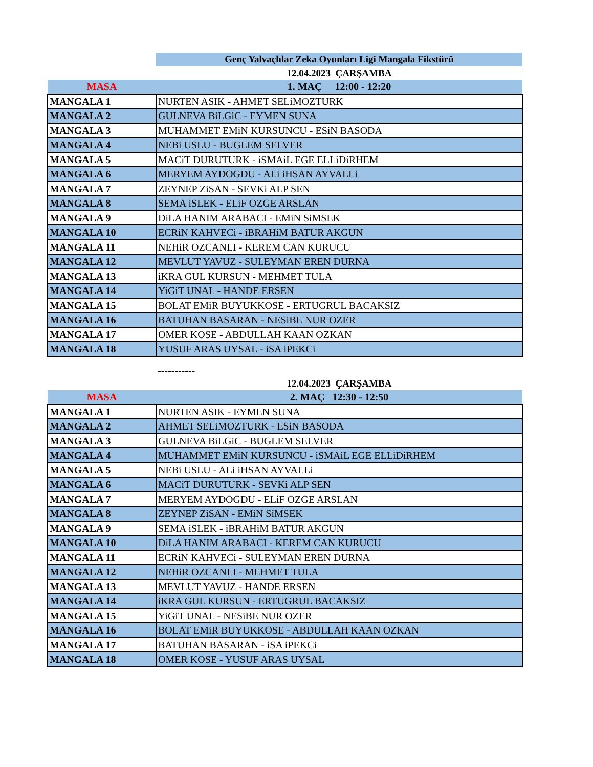| | Genç Yalvaçlılar Zeka Oyunları Ligi Mangala Fikstürü |
| --- | --- |
| | 12.04.2023 ÇARŞAMBA |
| MASA | 1. MAÇ 12:00 - 12:20 |
| MANGALA 1 | NURTEN ASIK - AHMET SELiMOZTURK |
| MANGALA 2 | GULNEVA BiLGiC - EYMEN SUNA |
| MANGALA 3 | MUHAMMET EMiN KURSUNCU - ESiN BASODA |
| MANGALA 4 | NEBi USLU - BUGLEM SELVER |
| MANGALA 5 | MACiT DURUTURK - iSMAiL EGE ELLiDiRHEM |
| MANGALA 6 | MERYEM AYDOGDU - ALi iHSAN AYVALLi |
| MANGALA 7 | ZEYNEP ZiSAN - SEVKi ALP SEN |
| MANGALA 8 | SEMA iSLEK - ELiF OZGE ARSLAN |
| MANGALA 9 | DiLA HANIM ARABACI - EMiN SiMSEK |
| MANGALA 10 | ECRiN KAHVECi - iBRAHiM BATUR AKGUN |
| MANGALA 11 | NEHiR OZCANLI - KEREM CAN KURUCU |
| MANGALA 12 | MEVLUT YAVUZ - SULEYMAN EREN DURNA |
| MANGALA 13 | iKRA GUL KURSUN - MEHMET TULA |
| MANGALA 14 | YiGiT UNAL - HANDE ERSEN |
| MANGALA 15 | BOLAT EMiR BUYUKKOSE - ERTUGRUL BACAKSIZ |
| MANGALA 16 | BATUHAN BASARAN - NESiBE NUR OZER |
| MANGALA 17 | OMER KOSE - ABDULLAH KAAN OZKAN |
| MANGALA 18 | YUSUF ARAS UYSAL - iSA iPEKCi |
| | ----------- |
| | 12.04.2023 ÇARŞAMBA |
| MASA | 2. MAÇ 12:30 - 12:50 |
| MANGALA 1 | NURTEN ASIK - EYMEN SUNA |
| MANGALA 2 | AHMET SELiMOZTURK - ESiN BASODA |
| MANGALA 3 | GULNEVA BiLGiC - BUGLEM SELVER |
| MANGALA 4 | MUHAMMET EMiN KURSUNCU - iSMAiL EGE ELLiDiRHEM |
| MANGALA 5 | NEBi USLU - ALi iHSAN AYVALLi |
| MANGALA 6 | MACiT DURUTURK - SEVKi ALP SEN |
| MANGALA 7 | MERYEM AYDOGDU - ELiF OZGE ARSLAN |
| MANGALA 8 | ZEYNEP ZiSAN - EMiN SiMSEK |
| MANGALA 9 | SEMA iSLEK - iBRAHiM BATUR AKGUN |
| MANGALA 10 | DiLA HANIM ARABACI - KEREM CAN KURUCU |
| MANGALA 11 | ECRiN KAHVECi - SULEYMAN EREN DURNA |
| MANGALA 12 | NEHiR OZCANLI - MEHMET TULA |
| MANGALA 13 | MEVLUT YAVUZ - HANDE ERSEN |
| MANGALA 14 | iKRA GUL KURSUN - ERTUGRUL BACAKSIZ |
| MANGALA 15 | YiGiT UNAL - NESiBE NUR OZER |
| MANGALA 16 | BOLAT EMiR BUYUKKOSE - ABDULLAH KAAN OZKAN |
| MANGALA 17 | BATUHAN BASARAN - iSA iPEKCi |
| MANGALA 18 | OMER KOSE - YUSUF ARAS UYSAL |